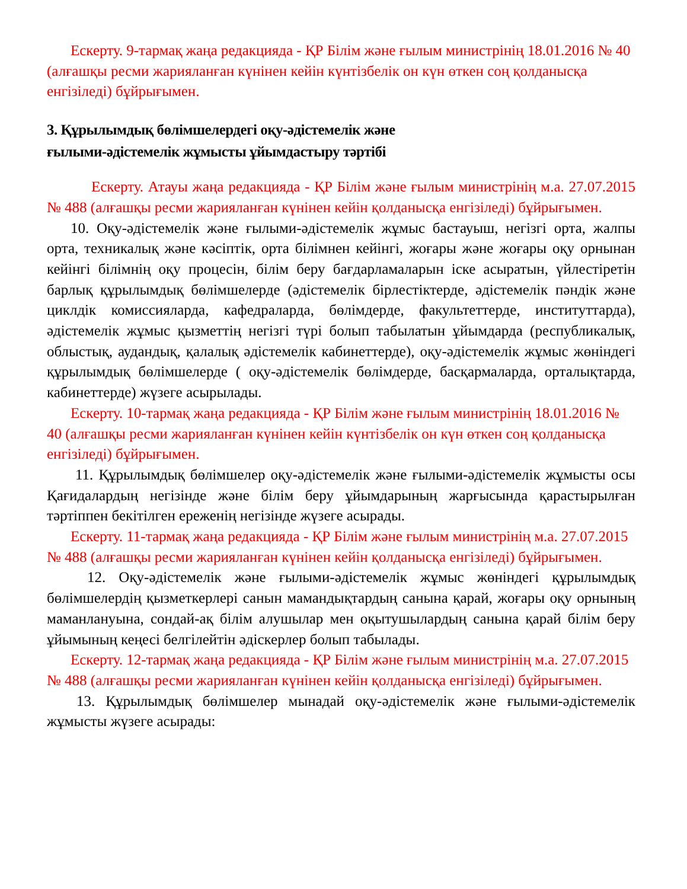Ескерту. 9-тармақ жаңа редакцияда - ҚР Білім және ғылым министрінің 18.01.2016 № 40 (алғашқы ресми жарияланған күнінен кейін күнтізбелік он күн өткен соң қолданысқа енгізіледі) бұйрығымен.
3. Құрылымдық бөлімшелердегі оқу-әдістемелік және
ғылыми-әдістемелік жұмысты ұйымдастыру тәртібі
Ескерту. Атауы жаңа редакцияда - ҚР Білім және ғылым министрінің м.а. 27.07.2015 № 488 (алғашқы ресми жарияланған күнінен кейін қолданысқа енгізіледі) бұйрығымен.
10. Оқу-әдістемелік және ғылыми-әдістемелік жұмыс бастауыш, негізгі орта, жалпы орта, техникалық және кәсіптік, орта білімнен кейінгі, жоғары және жоғары оқу орнынан кейінгі білімнің оқу процесін, білім беру бағдарламаларын іске асыратын, үйлестіретін барлық құрылымдық бөлімшелерде (әдістемелік бірлестіктерде, әдістемелік пәндік және циклдік комиссияларда, кафедраларда, бөлімдерде, факультеттерде, институттарда), әдістемелік жұмыс қызметтің негізгі түрі болып табылатын ұйымдарда (республикалық, облыстық, аудандық, қалалық әдістемелік кабинеттерде), оқу-әдістемелік жұмыс жөніндегі құрылымдық бөлімшелерде ( оқу-әдістемелік бөлімдерде, басқармаларда, орталықтарда, кабинеттерде) жүзеге асырылады.
Ескерту. 10-тармақ жаңа редакцияда - ҚР Білім және ғылым министрінің 18.01.2016 № 40 (алғашқы ресми жарияланған күнінен кейін күнтізбелік он күн өткен соң қолданысқа енгізіледі) бұйрығымен.
11. Құрылымдық бөлімшелер оқу-әдістемелік және ғылыми-әдістемелік жұмысты осы Қағидалардың негізінде және білім беру ұйымдарының жарғысында қарастырылған тәртіппен бекітілген ереженің негізінде жүзеге асырады.
Ескерту. 11-тармақ жаңа редакцияда - ҚР Білім және ғылым министрінің м.а. 27.07.2015 № 488 (алғашқы ресми жарияланған күнінен кейін қолданысқа енгізіледі) бұйрығымен.
12. Оқу-әдістемелік және ғылыми-әдістемелік жұмыс жөніндегі құрылымдық бөлімшелердің қызметкерлері санын мамандықтардың санына қарай, жоғары оқу орнының маманлануына, сондай-ақ білім алушылар мен оқытушылардың санына қарай білім беру ұйымының кеңесі белгілейтін әдіскерлер болып табылады.
Ескерту. 12-тармақ жаңа редакцияда - ҚР Білім және ғылым министрінің м.а. 27.07.2015 № 488 (алғашқы ресми жарияланған күнінен кейін қолданысқа енгізіледі) бұйрығымен.
13. Құрылымдық бөлімшелер мынадай оқу-әдістемелік және ғылыми-әдістемелік жұмысты жүзеге асырады: